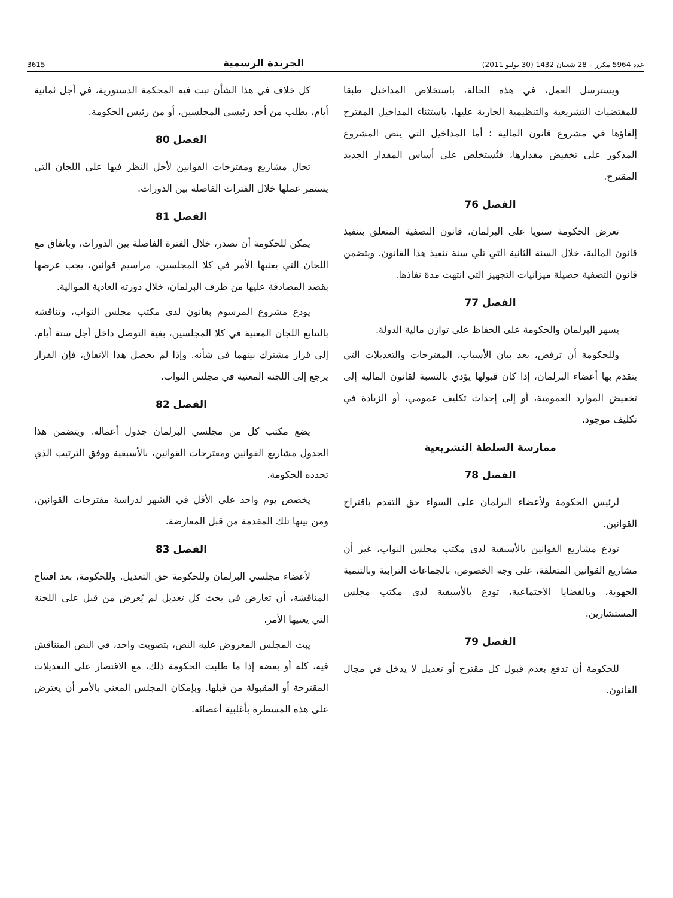عدد 5964 مكرر – 28 شعبان 1432 (30 يوليو 2011) الجريدة الرسمية 3615
ويسترسل العمل، في هذه الحالة، باستخلاص المداخيل طبقا للمقتضيات التشريعية والتنظيمية الجارية عليها، باستثناء المداخيل المقترح إلغاؤها في مشروع قانون المالية ؛ أما المداخيل التي ينص المشروع المذكور على تخفيض مقدارها، فتُستخلص على أساس المقدار الجديد المقترح.
الفصل 76
تعرض الحكومة سنويا على البرلمان، قانون التصفية المتعلق بتنفيذ قانون المالية، خلال السنة الثانية التي تلي سنة تنفيذ هذا القانون. ويتضمن قانون التصفية حصيلة ميزانيات التجهيز التي انتهت مدة نفاذها.
الفصل 77
يسهر البرلمان والحكومة على الحفاظ على توازن مالية الدولة.
وللحكومة أن ترفض، بعد بيان الأسباب، المقترحات والتعديلات التي يتقدم بها أعضاء البرلمان، إذا كان قبولها يؤدي بالنسبة لقانون المالية إلى تخفيض الموارد العمومية، أو إلى إحداث تكليف عمومي، أو الزيادة في تكليف موجود.
ممارسة السلطة التشريعية
الفصل 78
لرئيس الحكومة ولأعضاء البرلمان على السواء حق التقدم باقتراح القوانين.
تودع مشاريع القوانين بالأسبقية لدى مكتب مجلس النواب، غير أن مشاريع القوانين المتعلقة، على وجه الخصوص، بالجماعات الترابية وبالتنمية الجهوية، وبالقضايا الاجتماعية، تودع بالأسبقية لدى مكتب مجلس المستشارين.
الفصل 79
للحكومة أن تدفع بعدم قبول كل مقترح أو تعديل لا يدخل في مجال القانون.
كل خلاف في هذا الشأن تبت فيه المحكمة الدستورية، في أجل ثمانية أيام، بطلب من أحد رئيسي المجلسين، أو من رئيس الحكومة.
الفصل 80
تحال مشاريع ومقترحات القوانين لأجل النظر فيها على اللجان التي يستمر عملها خلال الفترات الفاصلة بين الدورات.
الفصل 81
يمكن للحكومة أن تصدر، خلال الفترة الفاصلة بين الدورات، وباتفاق مع اللجان التي يعنيها الأمر في كلا المجلسين، مراسيم قوانين، يجب عرضها بقصد المصادقة عليها من طرف البرلمان، خلال دورته العادية الموالية.
يودع مشروع المرسوم بقانون لدى مكتب مجلس النواب، وتناقشه بالتتابع اللجان المعنية في كلا المجلسين، بغية التوصل داخل أجل ستة أيام، إلى قرار مشترك بينهما في شأنه. وإذا لم يحصل هذا الاتفاق، فإن القرار يرجع إلى اللجنة المعنية في مجلس النواب.
الفصل 82
يضع مكتب كل من مجلسي البرلمان جدول أعماله. ويتضمن هذا الجدول مشاريع القوانين ومقترحات القوانين، بالأسبقية ووفق الترتيب الذي تحدده الحكومة.
يخصص يوم واحد على الأقل في الشهر لدراسة مقترحات القوانين، ومن بينها تلك المقدمة من قبل المعارضة.
الفصل 83
لأعضاء مجلسي البرلمان وللحكومة حق التعديل. وللحكومة، بعد افتتاح المناقشة، أن تعارض في بحث كل تعديل لم يُعرض من قبل على اللجنة التي يعنيها الأمر.
يبت المجلس المعروض عليه النص، بتصويت واحد، في النص المتناقش فيه، كله أو بعضه إذا ما طلبت الحكومة ذلك، مع الاقتصار على التعديلات المقترحة أو المقبولة من قبلها. وبإمكان المجلس المعني بالأمر أن يعترض على هذه المسطرة بأغلبية أعضائه.